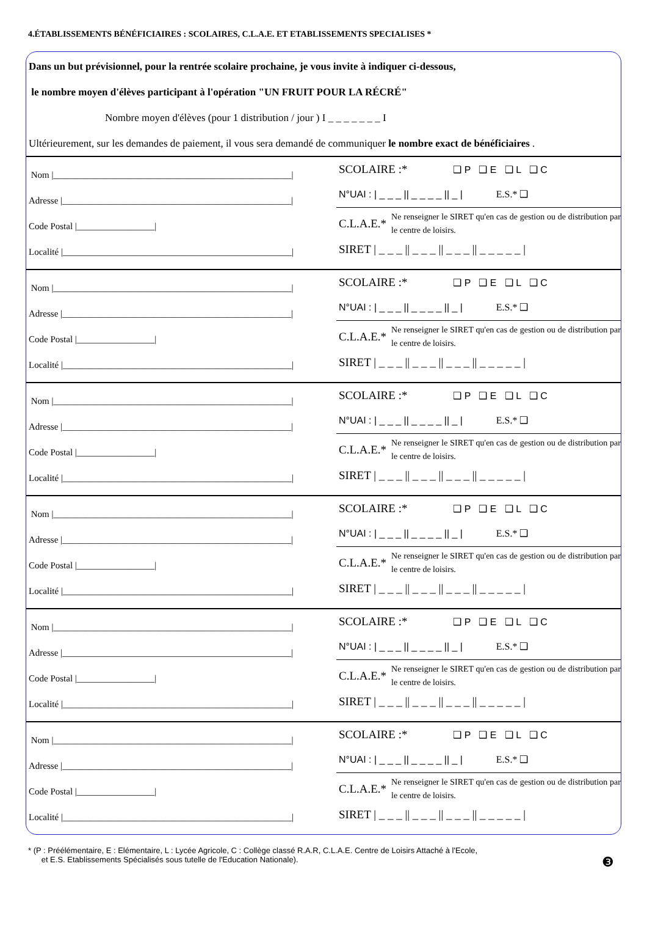4.ÉTABLISSEMENTS BÉNÉFICIAIRES : SCOLAIRES, C.L.A.E. ET ETABLISSEMENTS SPECIALISES *
Dans un but prévisionnel, pour la rentrée scolaire prochaine, je vous invite à indiquer ci-dessous,
le nombre moyen d'élèves participant à l'opération "UN FRUIT POUR LA RÉCRÉ"
Nombre moyen d'élèves (pour 1 distribution / jour ) I _ _ _ _ _ _ _ I
Ultérieurement, sur les demandes de paiement, il vous sera demandé de communiquer le nombre exact de bénéficiaires .
Nom |____________________________________________________|
Adresse |__________________________________________________|
Code Postal |_________________|
Localité |__________________________________________________|
SCOLAIRE :* ❑ P ❑ E ❑ L ❑ C
N°UAI : | _ _ _ || _ _ _ _ || _ | E.S.* ❑
C.L.A.E.* Ne renseigner le SIRET qu'en cas de gestion ou de distribution par le centre de loisirs.
SIRET | _ _ _ || _ _ _ || _ _ _ || _ _ _ _ _ |
Nom |____________________________________________________|
Adresse |__________________________________________________|
Code Postal |_________________|
Localité |__________________________________________________|
SCOLAIRE :* ❑ P ❑ E ❑ L ❑ C
N°UAI : | _ _ _ || _ _ _ _ || _ | E.S.* ❑
C.L.A.E.* Ne renseigner le SIRET qu'en cas de gestion ou de distribution par le centre de loisirs.
SIRET | _ _ _ || _ _ _ || _ _ _ || _ _ _ _ _ |
Nom |____________________________________________________|
Adresse |__________________________________________________|
Code Postal |_________________|
Localité |__________________________________________________|
SCOLAIRE :* ❑ P ❑ E ❑ L ❑ C
N°UAI : | _ _ _ || _ _ _ _ || _ | E.S.* ❑
C.L.A.E.* Ne renseigner le SIRET qu'en cas de gestion ou de distribution par le centre de loisirs.
SIRET | _ _ _ || _ _ _ || _ _ _ || _ _ _ _ _ |
Nom |____________________________________________________|
Adresse |__________________________________________________|
Code Postal |_________________|
Localité |__________________________________________________|
SCOLAIRE :* ❑ P ❑ E ❑ L ❑ C
N°UAI : | _ _ _ || _ _ _ _ || _ | E.S.* ❑
C.L.A.E.* Ne renseigner le SIRET qu'en cas de gestion ou de distribution par le centre de loisirs.
SIRET | _ _ _ || _ _ _ || _ _ _ || _ _ _ _ _ |
Nom |____________________________________________________|
Adresse |__________________________________________________|
Code Postal |_________________|
Localité |__________________________________________________|
SCOLAIRE :* ❑ P ❑ E ❑ L ❑ C
N°UAI : | _ _ _ || _ _ _ _ || _ | E.S.* ❑
C.L.A.E.* Ne renseigner le SIRET qu'en cas de gestion ou de distribution par le centre de loisirs.
SIRET | _ _ _ || _ _ _ || _ _ _ || _ _ _ _ _ |
Nom |____________________________________________________|
Adresse |__________________________________________________|
Code Postal |_________________|
Localité |__________________________________________________|
SCOLAIRE :* ❑ P ❑ E ❑ L ❑ C
N°UAI : | _ _ _ || _ _ _ _ || _ | E.S.* ❑
C.L.A.E.* Ne renseigner le SIRET qu'en cas de gestion ou de distribution par le centre de loisirs.
SIRET | _ _ _ || _ _ _ || _ _ _ || _ _ _ _ _ |
* (P : Préélémentaire, E : Elémentaire, L : Lycée Agricole, C : Collège classé R.A.R, C.L.A.E. Centre de Loisirs Attaché à l'Ecole,
et E.S. Etablissements Spécialisés sous tutelle de l'Education Nationale).
❸